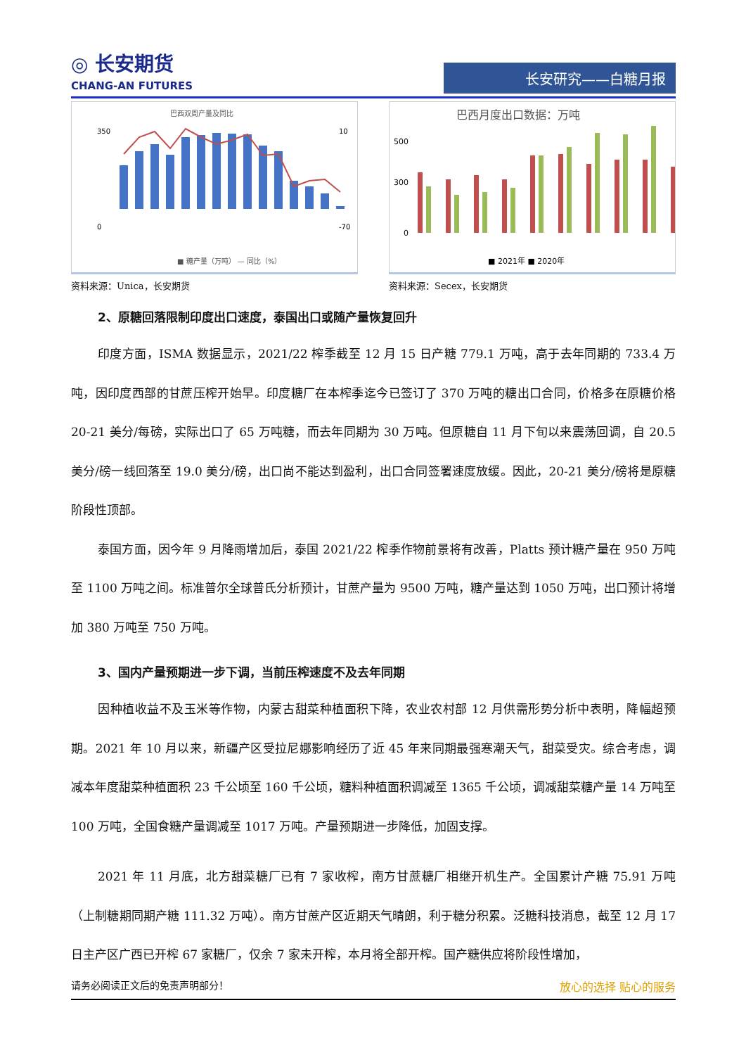◎ 长安期货
CHANG-AN FUTURES
长安研究——白糖月报
巴西双周产量及同比
350
0
10
-70
■ 糖产量（万吨） — 同比（%）
资料来源：Unica，长安期货
巴西月度出口数据：万吨
500
300
0
■ 2021年 ■ 2020年
资料来源：Secex，长安期货
2、原糖回落限制印度出口速度，泰国出口或随产量恢复回升
印度方面，ISMA 数据显示，2021/22 榨季截至 12 月 15 日产糖 779.1 万吨，高于去年同期的 733.4 万吨，因印度西部的甘蔗压榨开始早。印度糖厂在本榨季迄今已签订了 370 万吨的糖出口合同，价格多在原糖价格 20-21 美分/每磅，实际出口了 65 万吨糖，而去年同期为 30 万吨。但原糖自 11 月下旬以来震荡回调，自 20.5 美分/磅一线回落至 19.0 美分/磅，出口尚不能达到盈利，出口合同签署速度放缓。因此，20-21 美分/磅将是原糖阶段性顶部。
泰国方面，因今年 9 月降雨增加后，泰国 2021/22 榨季作物前景将有改善，Platts 预计糖产量在 950 万吨至 1100 万吨之间。标准普尔全球普氏分析预计，甘蔗产量为 9500 万吨，糖产量达到 1050 万吨，出口预计将增加 380 万吨至 750 万吨。
3、国内产量预期进一步下调，当前压榨速度不及去年同期
因种植收益不及玉米等作物，内蒙古甜菜种植面积下降，农业农村部 12 月供需形势分析中表明，降幅超预期。2021 年 10 月以来，新疆产区受拉尼娜影响经历了近 45 年来同期最强寒潮天气，甜菜受灾。综合考虑，调减本年度甜菜种植面积 23 千公顷至 160 千公顷，糖料种植面积调减至 1365 千公顷，调减甜菜糖产量 14 万吨至 100 万吨，全国食糖产量调减至 1017 万吨。产量预期进一步降低，加固支撑。
2021 年 11 月底，北方甜菜糖厂已有 7 家收榨，南方甘蔗糖厂相继开机生产。全国累计产糖 75.91 万吨（上制糖期同期产糖 111.32 万吨）。南方甘蔗产区近期天气晴朗，利于糖分积累。泛糖科技消息，截至 12 月 17 日主产区广西已开榨 67 家糖厂，仅余 7 家未开榨，本月将全部开榨。国产糖供应将阶段性增加，
请务必阅读正文后的免责声明部分！ 放心的选择 贴心的服务